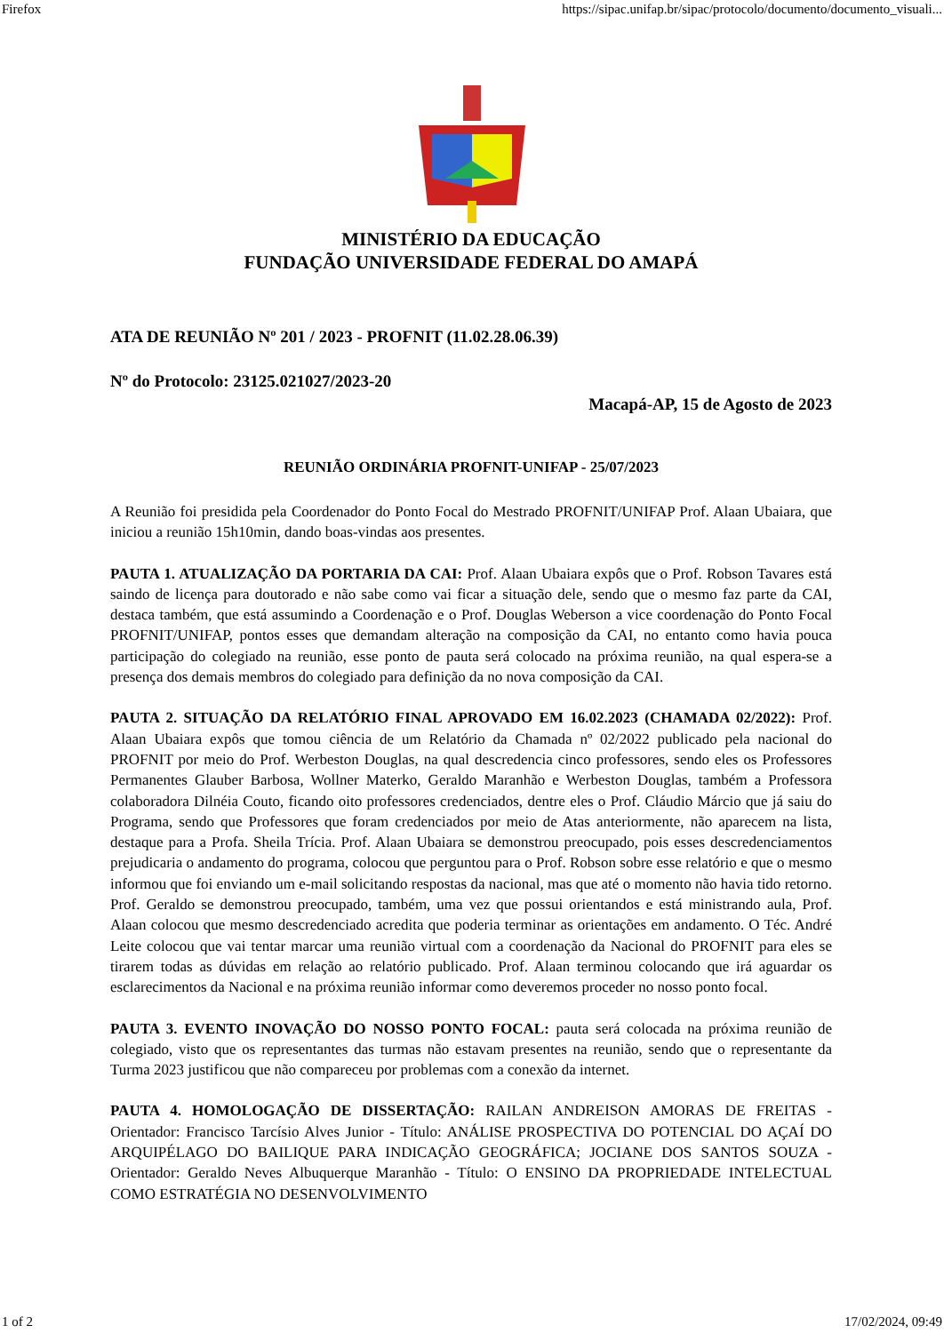Firefox https://sipac.unifap.br/sipac/protocolo/documento/documento_visuali...
MINISTÉRIO DA EDUCAÇÃO
FUNDAÇÃO UNIVERSIDADE FEDERAL DO AMAPÁ
ATA DE REUNIÃO Nº 201 / 2023 - PROFNIT (11.02.28.06.39)
Nº do Protocolo: 23125.021027/2023-20
Macapá-AP, 15 de Agosto de 2023
REUNIÃO ORDINÁRIA PROFNIT-UNIFAP - 25/07/2023
A Reunião foi presidida pela Coordenador do Ponto Focal do Mestrado PROFNIT/UNIFAP Prof. Alaan Ubaiara, que iniciou a reunião 15h10min, dando boas-vindas aos presentes.
PAUTA 1. ATUALIZAÇÃO DA PORTARIA DA CAI: Prof. Alaan Ubaiara expôs que o Prof. Robson Tavares está saindo de licença para doutorado e não sabe como vai ficar a situação dele, sendo que o mesmo faz parte da CAI, destaca também, que está assumindo a Coordenação e o Prof. Douglas Weberson a vice coordenação do Ponto Focal PROFNIT/UNIFAP, pontos esses que demandam alteração na composição da CAI, no entanto como havia pouca participação do colegiado na reunião, esse ponto de pauta será colocado na próxima reunião, na qual espera-se a presença dos demais membros do colegiado para definição da no nova composição da CAI.
PAUTA 2. SITUAÇÃO DA RELATÓRIO FINAL APROVADO EM 16.02.2023 (CHAMADA 02/2022): Prof. Alaan Ubaiara expôs que tomou ciência de um Relatório da Chamada nº 02/2022 publicado pela nacional do PROFNIT por meio do Prof. Werbeston Douglas, na qual descredencia cinco professores, sendo eles os Professores Permanentes Glauber Barbosa, Wollner Materko, Geraldo Maranhão e Werbeston Douglas, também a Professora colaboradora Dilnéia Couto, ficando oito professores credenciados, dentre eles o Prof. Cláudio Márcio que já saiu do Programa, sendo que Professores que foram credenciados por meio de Atas anteriormente, não aparecem na lista, destaque para a Profa. Sheila Trícia. Prof. Alaan Ubaiara se demonstrou preocupado, pois esses descredenciamentos prejudicaria o andamento do programa, colocou que perguntou para o Prof. Robson sobre esse relatório e que o mesmo informou que foi enviando um e-mail solicitando respostas da nacional, mas que até o momento não havia tido retorno. Prof. Geraldo se demonstrou preocupado, também, uma vez que possui orientandos e está ministrando aula, Prof. Alaan colocou que mesmo descredenciado acredita que poderia terminar as orientações em andamento. O Téc. André Leite colocou que vai tentar marcar uma reunião virtual com a coordenação da Nacional do PROFNIT para eles se tirarem todas as dúvidas em relação ao relatório publicado. Prof. Alaan terminou colocando que irá aguardar os esclarecimentos da Nacional e na próxima reunião informar como deveremos proceder no nosso ponto focal.
PAUTA 3. EVENTO INOVAÇÃO DO NOSSO PONTO FOCAL: pauta será colocada na próxima reunião de colegiado, visto que os representantes das turmas não estavam presentes na reunião, sendo que o representante da Turma 2023 justificou que não compareceu por problemas com a conexão da internet.
PAUTA 4. HOMOLOGAÇÃO DE DISSERTAÇÃO: RAILAN ANDREISON AMORAS DE FREITAS - Orientador: Francisco Tarcísio Alves Junior - Título: ANÁLISE PROSPECTIVA DO POTENCIAL DO AÇAÍ DO ARQUIPÉLAGO DO BAILIQUE PARA INDICAÇÃO GEOGRÁFICA; JOCIANE DOS SANTOS SOUZA - Orientador: Geraldo Neves Albuquerque Maranhão - Título: O ENSINO DA PROPRIEDADE INTELECTUAL COMO ESTRATÉGIA NO DESENVOLVIMENTO
1 of 2 17/02/2024, 09:49